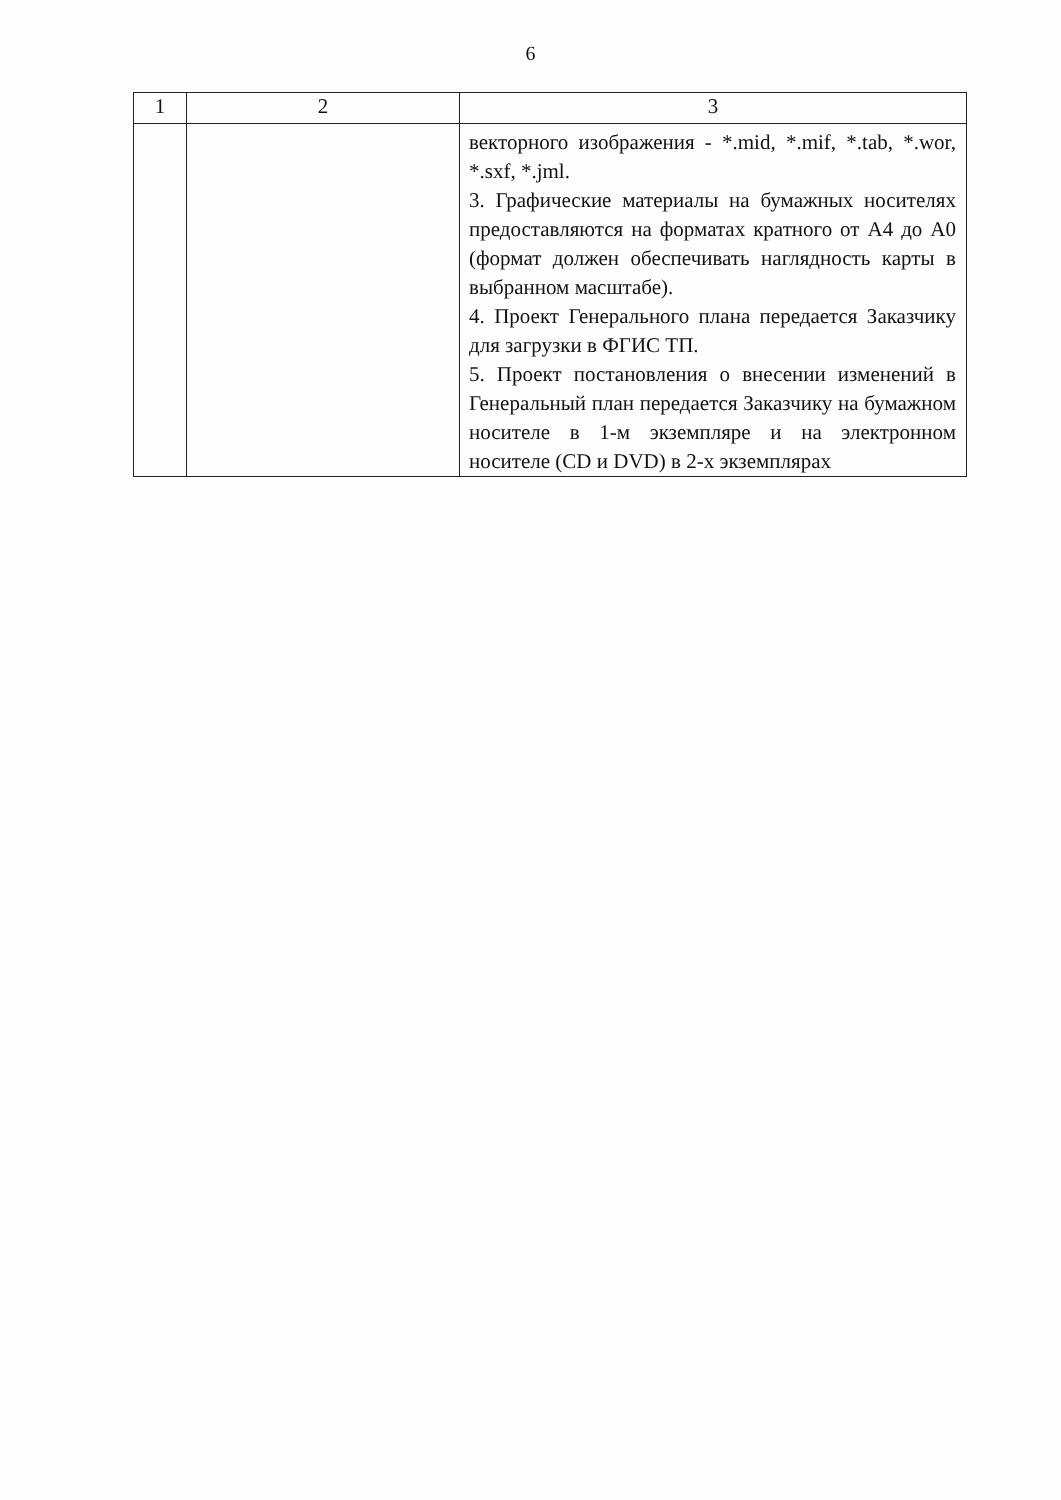6
| 1 | 2 | 3 |
| --- | --- | --- |
| | | векторного изображения - *.mid, *.mif, *.tab, *.wor, *.sxf, *.jml. 3. Графические материалы на бумажных носителях предоставляются на форматах кратного от А4 до А0 (формат должен обеспечивать наглядность карты в выбранном масштабе). 4. Проект Генерального плана передается Заказчику для загрузки в ФГИС ТП. 5. Проект постановления о внесении изменений в Генеральный план передается Заказчику на бумажном носителе в 1-м экземпляре и на электронном носителе (CD и DVD) в 2-х экземплярах |